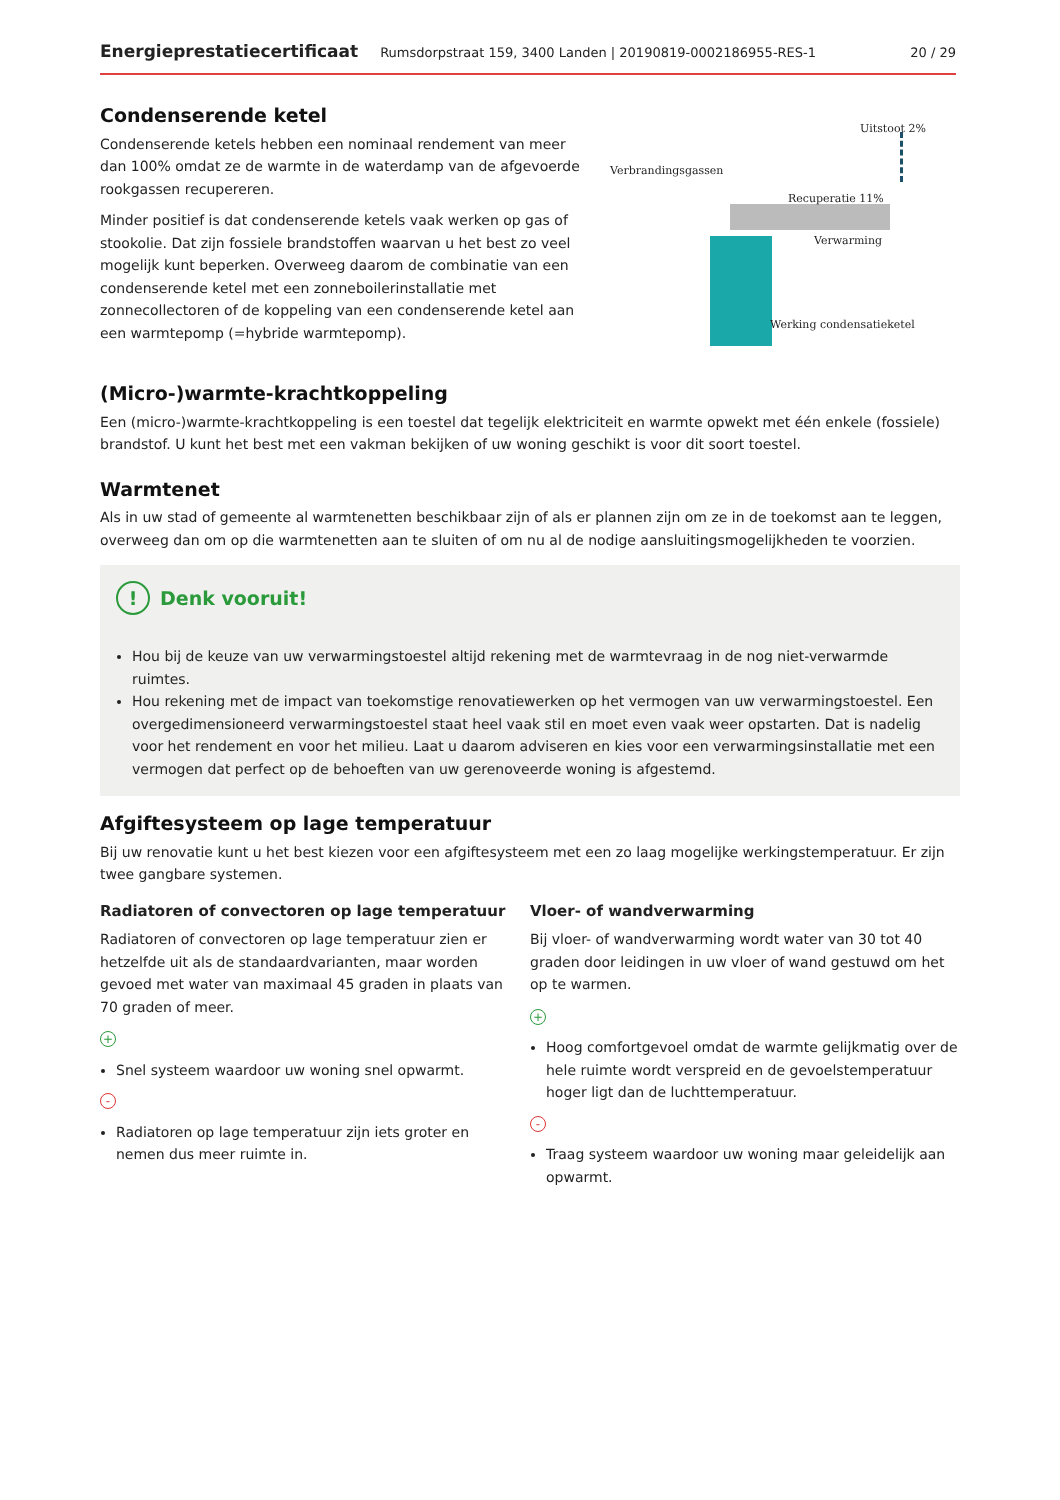Energieprestatiecertificaat Rumsdorpstraat 159, 3400 Landen | 20190819-0002186955-RES-1 20 / 29
Condenserende ketel
Condenserende ketels hebben een nominaal rendement van meer dan 100% omdat ze de warmte in de waterdamp van de afgevoerde rookgassen recupereren.
Minder positief is dat condenserende ketels vaak werken op gas of stookolie. Dat zijn fossiele brandstoffen waarvan u het best zo veel mogelijk kunt beperken. Overweeg daarom de combinatie van een condenserende ketel met een zonneboilerinstallatie met zonnecollectoren of de koppeling van een condenserende ketel aan een warmtepomp (=hybride warmtepomp).
Verbrandingsgassen
Uitstoot 2%
Recuperatie 11%
Verwarming
Werking condensatieketel
(Micro-)warmte-krachtkoppeling
Een (micro-)warmte-krachtkoppeling is een toestel dat tegelijk elektriciteit en warmte opwekt met één enkele (fossiele) brandstof. U kunt het best met een vakman bekijken of uw woning geschikt is voor dit soort toestel.
Warmtenet
Als in uw stad of gemeente al warmtenetten beschikbaar zijn of als er plannen zijn om ze in de toekomst aan te leggen, overweeg dan om op die warmtenetten aan te sluiten of om nu al de nodige aansluitingsmogelijkheden te voorzien.
! Denk vooruit!
Hou bij de keuze van uw verwarmingstoestel altijd rekening met de warmtevraag in de nog niet-verwarmde ruimtes.
Hou rekening met de impact van toekomstige renovatiewerken op het vermogen van uw verwarmingstoestel. Een overgedimensioneerd verwarmingstoestel staat heel vaak stil en moet even vaak weer opstarten. Dat is nadelig voor het rendement en voor het milieu. Laat u daarom adviseren en kies voor een verwarmingsinstallatie met een vermogen dat perfect op de behoeften van uw gerenoveerde woning is afgestemd.
Afgiftesysteem op lage temperatuur
Bij uw renovatie kunt u het best kiezen voor een afgiftesysteem met een zo laag mogelijke werkingstemperatuur. Er zijn twee gangbare systemen.
Radiatoren of convectoren op lage temperatuur
Radiatoren of convectoren op lage temperatuur zien er hetzelfde uit als de standaardvarianten, maar worden gevoed met water van maximaal 45 graden in plaats van 70 graden of meer.
+
Snel systeem waardoor uw woning snel opwarmt.
-
Radiatoren op lage temperatuur zijn iets groter en nemen dus meer ruimte in.
Vloer- of wandverwarming
Bij vloer- of wandverwarming wordt water van 30 tot 40 graden door leidingen in uw vloer of wand gestuwd om het op te warmen.
+
Hoog comfortgevoel omdat de warmte gelijkmatig over de hele ruimte wordt verspreid en de gevoelstemperatuur hoger ligt dan de luchttemperatuur.
-
Traag systeem waardoor uw woning maar geleidelijk aan opwarmt.